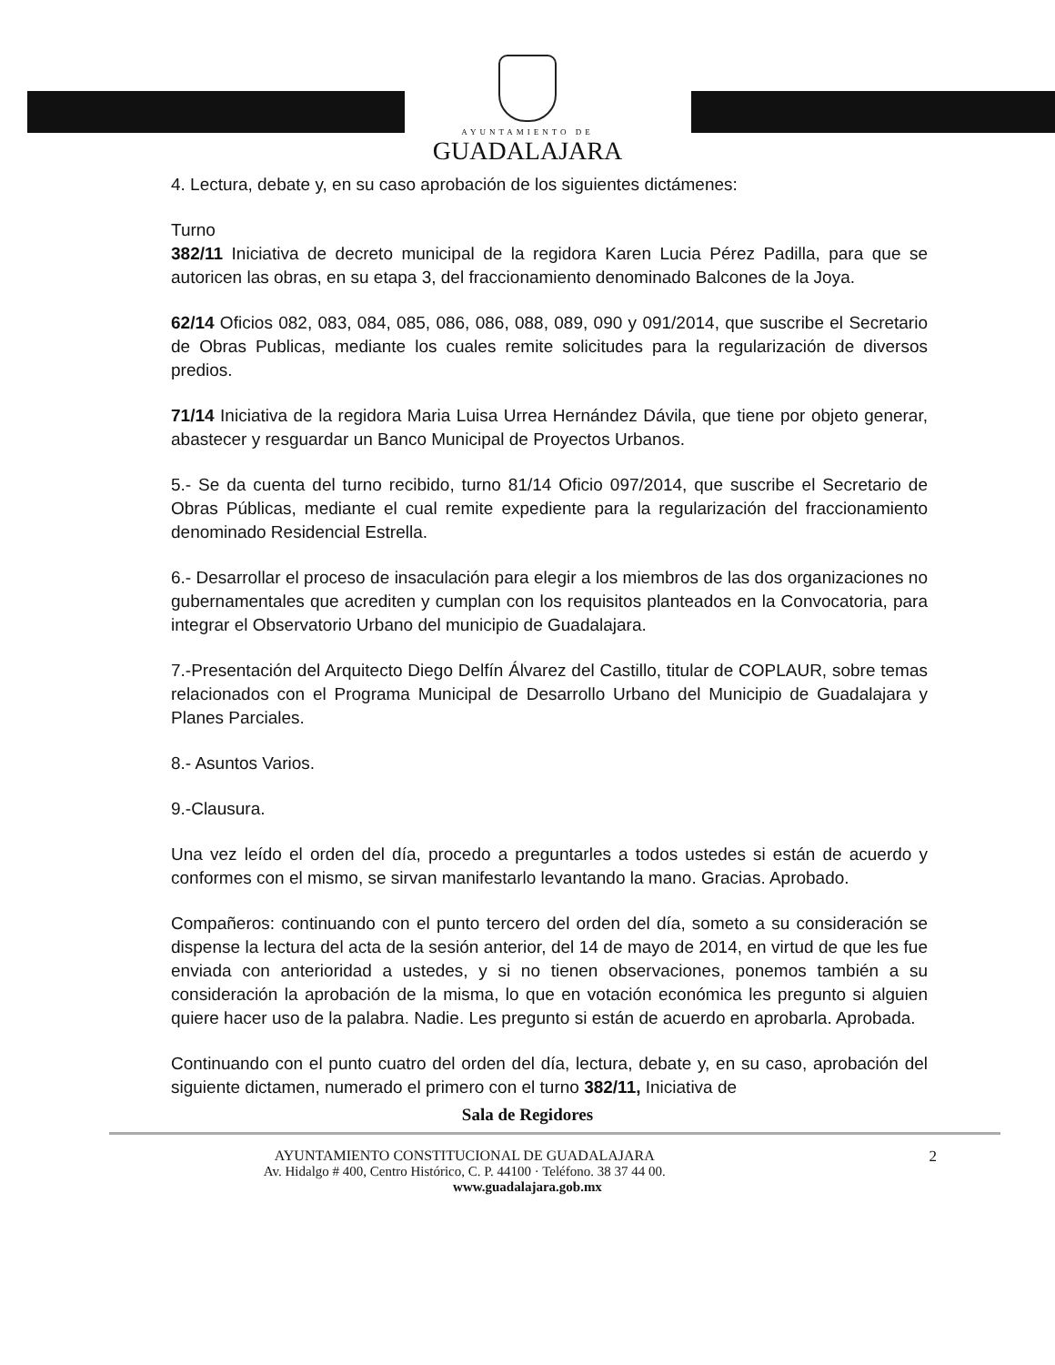AYUNTAMIENTO DE
GUADALAJARA
4. Lectura, debate y, en su caso aprobación de los siguientes dictámenes:
Turno
382/11 Iniciativa de decreto municipal de la regidora Karen Lucia Pérez Padilla, para que se autoricen las obras, en su etapa 3, del fraccionamiento denominado Balcones de la Joya.
62/14 Oficios 082, 083, 084, 085, 086, 086, 088, 089, 090 y 091/2014, que suscribe el Secretario de Obras Publicas, mediante los cuales remite solicitudes para la regularización de diversos predios.
71/14 Iniciativa de la regidora Maria Luisa Urrea Hernández Dávila, que tiene por objeto generar, abastecer y resguardar un Banco Municipal de Proyectos Urbanos.
5.- Se da cuenta del turno recibido, turno 81/14 Oficio 097/2014, que suscribe el Secretario de Obras Públicas, mediante el cual remite expediente para la regularización del fraccionamiento denominado Residencial Estrella.
6.- Desarrollar el proceso de insaculación para elegir a los miembros de las dos organizaciones no gubernamentales que acrediten y cumplan con los requisitos planteados en la Convocatoria, para integrar el Observatorio Urbano del municipio de Guadalajara.
7.-Presentación del Arquitecto Diego Delfín Álvarez del Castillo, titular de COPLAUR, sobre temas relacionados con el Programa Municipal de Desarrollo Urbano del Municipio de Guadalajara y Planes Parciales.
8.- Asuntos Varios.
9.-Clausura.
Una vez leído el orden del día, procedo a preguntarles a todos ustedes si están de acuerdo y conformes con el mismo, se sirvan manifestarlo levantando la mano. Gracias. Aprobado.
Compañeros: continuando con el punto tercero del orden del día, someto a su consideración se dispense la lectura del acta de la sesión anterior, del 14 de mayo de 2014, en virtud de que les fue enviada con anterioridad a ustedes, y si no tienen observaciones, ponemos también a su consideración la aprobación de la misma, lo que en votación económica les pregunto si alguien quiere hacer uso de la palabra. Nadie. Les pregunto si están de acuerdo en aprobarla. Aprobada.
Continuando con el punto cuatro del orden del día, lectura, debate y, en su caso, aprobación del siguiente dictamen, numerado el primero con el turno 382/11, Iniciativa de
Sala de Regidores
2 AYUNTAMIENTO CONSTITUCIONAL DE GUADALAJARA
Av. Hidalgo # 400, Centro Histórico, C. P. 44100 · Teléfono. 38 37 44 00.
www.guadalajara.gob.mx